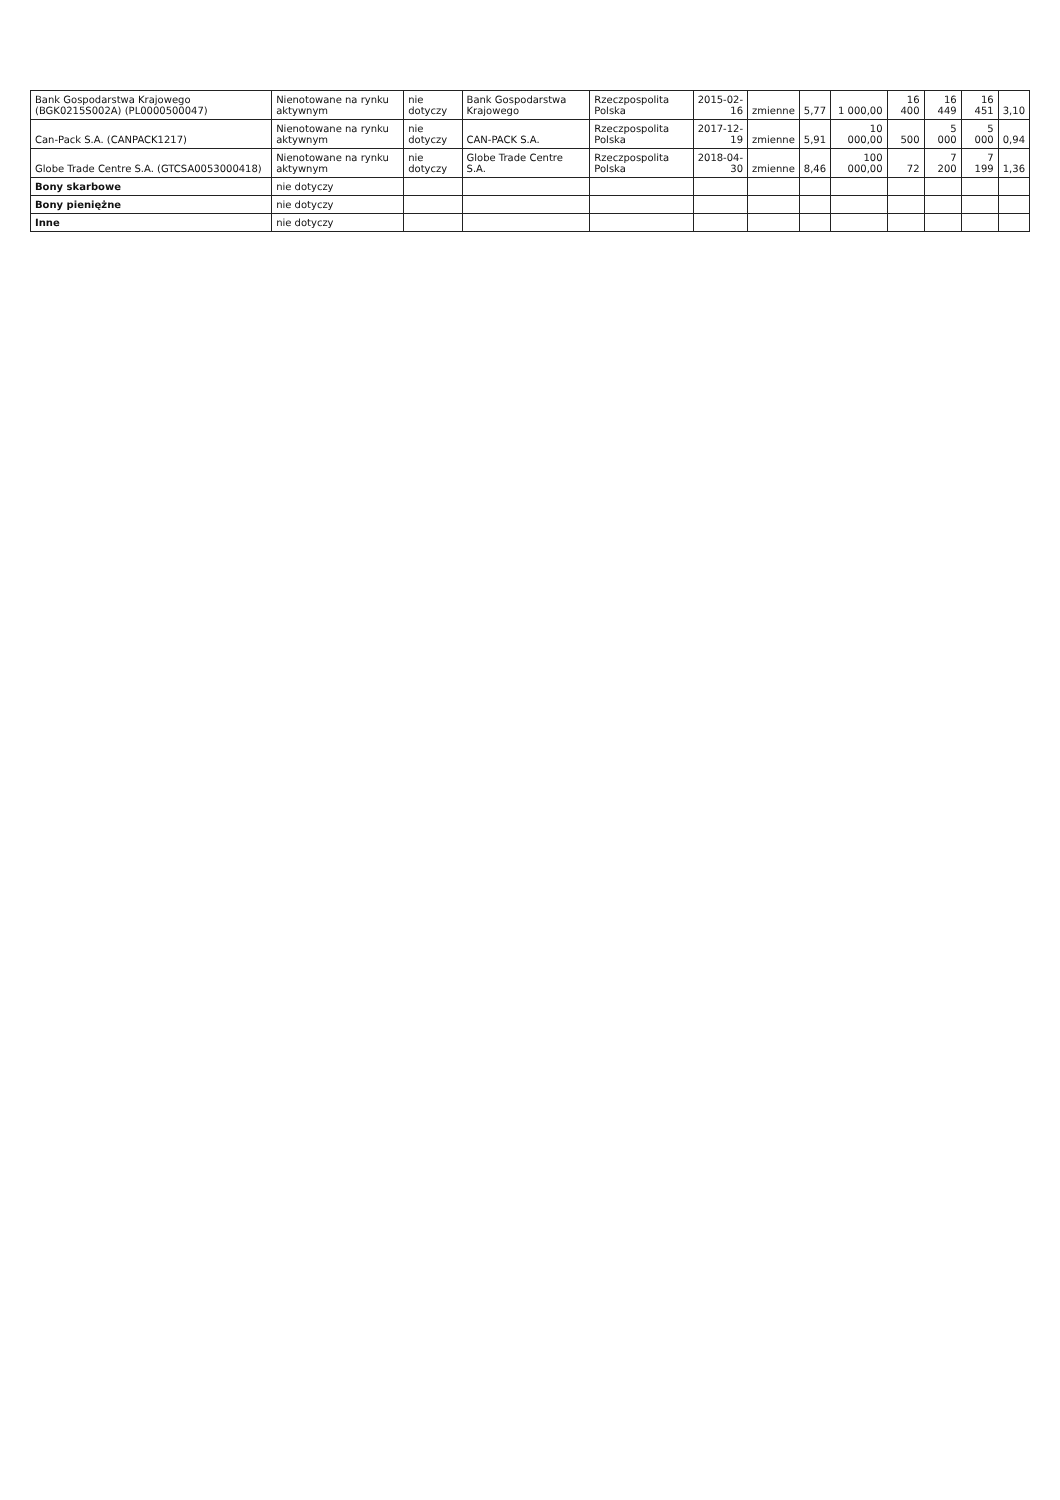| Bank Gospodarstwa Krajowego (BGK0215S002A) (PL0000500047) | Nienotowane na rynku aktywnym | nie dotyczy | Bank Gospodarstwa Krajowego | Rzeczpospolita Polska | 2015-02-16 | zmienne | 5,77 | 1 000,00 | 16 400 | 16 449 | 16 451 | 3,10 |
| Can-Pack S.A. (CANPACK1217) | Nienotowane na rynku aktywnym | nie dotyczy | CAN-PACK S.A. | Rzeczpospolita Polska | 2017-12-19 | zmienne | 5,91 | 10 000,00 | 500 | 5 000 | 5 000 | 0,94 |
| Globe Trade Centre S.A. (GTCSA0053000418) | Nienotowane na rynku aktywnym | nie dotyczy | Globe Trade Centre S.A. | Rzeczpospolita Polska | 2018-04-30 | zmienne | 8,46 | 100 000,00 | 72 | 7 200 | 7 199 | 1,36 |
| Bony skarbowe | nie dotyczy | | | | | | | | | | | |
| Bony pieniężne | nie dotyczy | | | | | | | | | | | |
| Inne | nie dotyczy | | | | | | | | | | | |